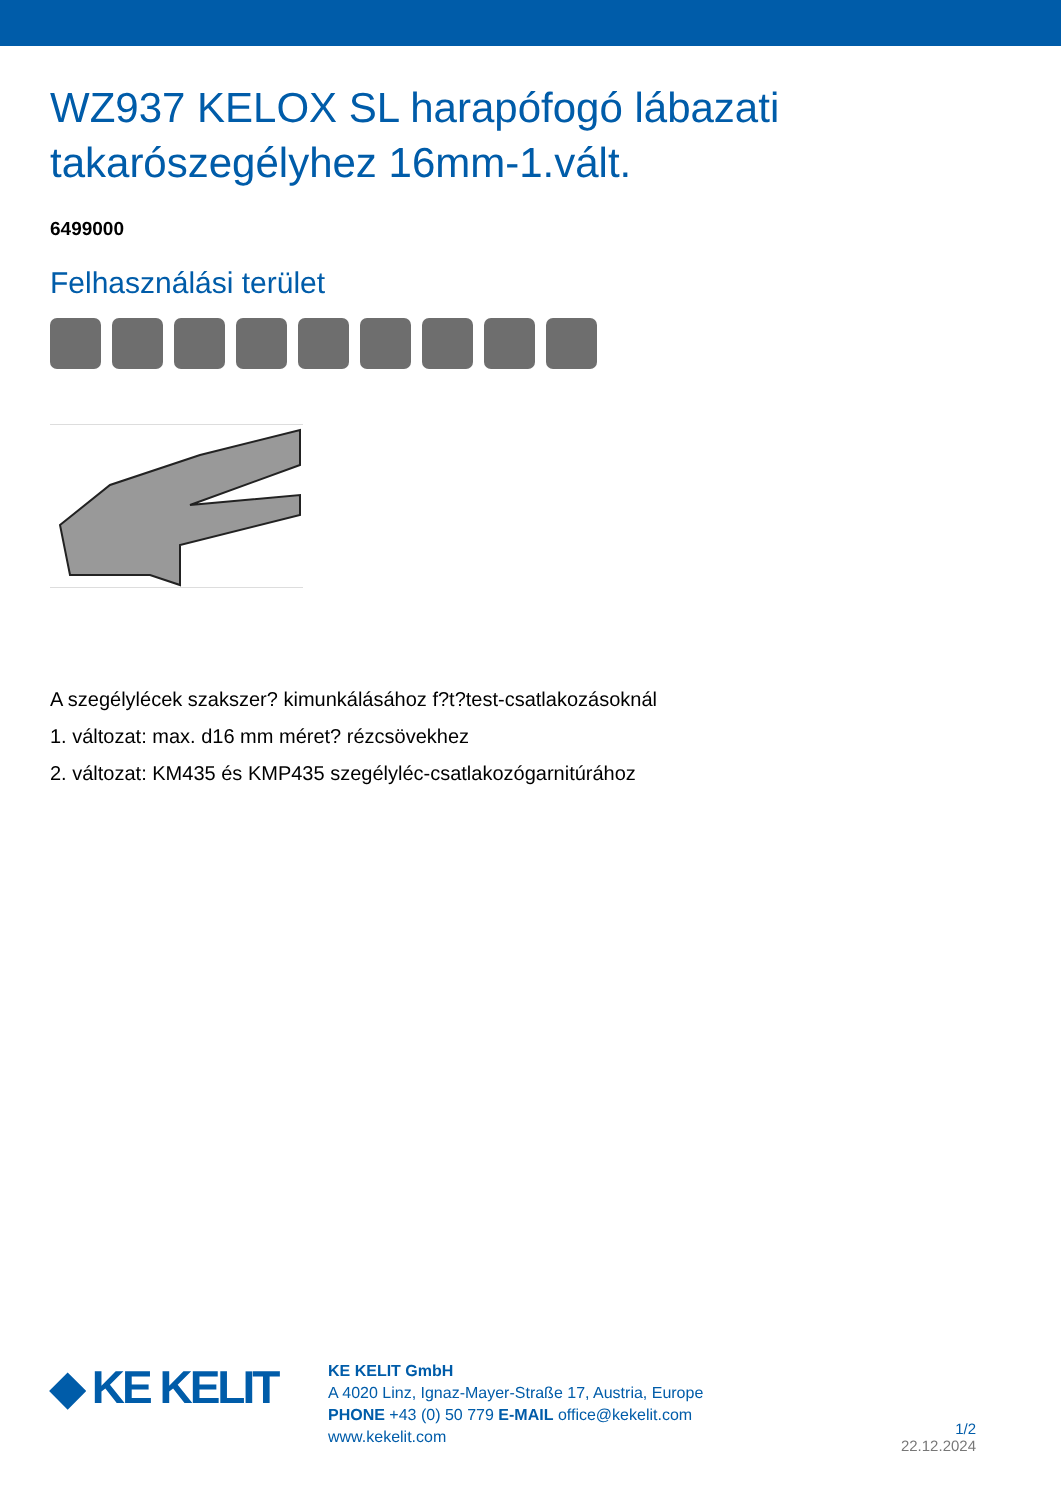WZ937 KELOX SL harapófogó lábazati takarószegélyhez 16mm-1.vált.
6499000
Felhasználási terület
A szegélylécek szakszer? kimunkálásához f?t?test-csatlakozásoknál
1. változat: max. d16 mm méret? rézcsövekhez
2. változat: KM435 és KMP435 szegélyléc-csatlakozógarnitúrához
◆ KE KELIT
KE KELIT GmbH
A 4020 Linz, Ignaz-Mayer-Straße 17, Austria, Europe
PHONE +43 (0) 50 779 E-MAIL office@kekelit.com
www.kekelit.com
1/2
22.12.2024